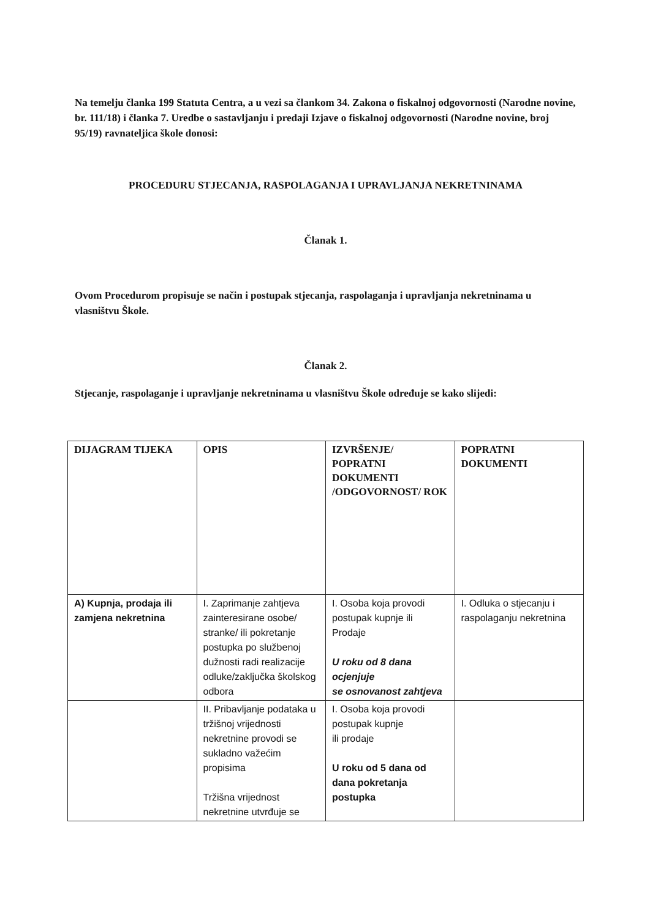Na temelju članka 199 Statuta Centra, a u vezi sa člankom 34. Zakona o fiskalnoj odgovornosti (Narodne novine, br. 111/18) i članka 7. Uredbe o sastavljanju i predaji Izjave o fiskalnoj odgovornosti (Narodne novine, broj 95/19) ravnateljica škole donosi:
PROCEDURU STJECANJA, RASPOLAGANJA I UPRAVLJANJA NEKRETNINAMA
Članak 1.
Ovom Procedurom propisuje se način i postupak stjecanja, raspolaganja i upravljanja nekretninama u vlasništvu Škole.
Članak 2.
Stjecanje, raspolaganje i upravljanje nekretninama u vlasništvu Škole određuje se kako slijedi:
| DIJAGRAM TIJEKA | OPIS | IZVRŠENJE/ POPRATNI DOKUMENTI /ODGOVORNOST/ ROK | POPRATNI DOKUMENTI |
| --- | --- | --- | --- |
| A) Kupnja, prodaja ili zamjena nekretnina | I. Zaprimanje zahtjeva zainteresirane osobe/ stranke/ ili pokretanje postupka po službenoj dužnosti radi realizacije odluke/zaključka školskog odbora | I. Osoba koja provodi postupak kupnje ili Prodaje U roku od 8 dana ocjenjuje se osnovanost zahtjeva | I. Odluka o stjecanju i raspolaganju nekretnina |
| | II. Pribavljanje podataka u tržišnoj vrijednosti nekretnine provodi se sukladno važećim propisima Tržišna vrijednost nekretnine utvrđuje se | I. Osoba koja provodi postupak kupnje ili prodaje U roku od 5 dana od dana pokretanja postupka | |